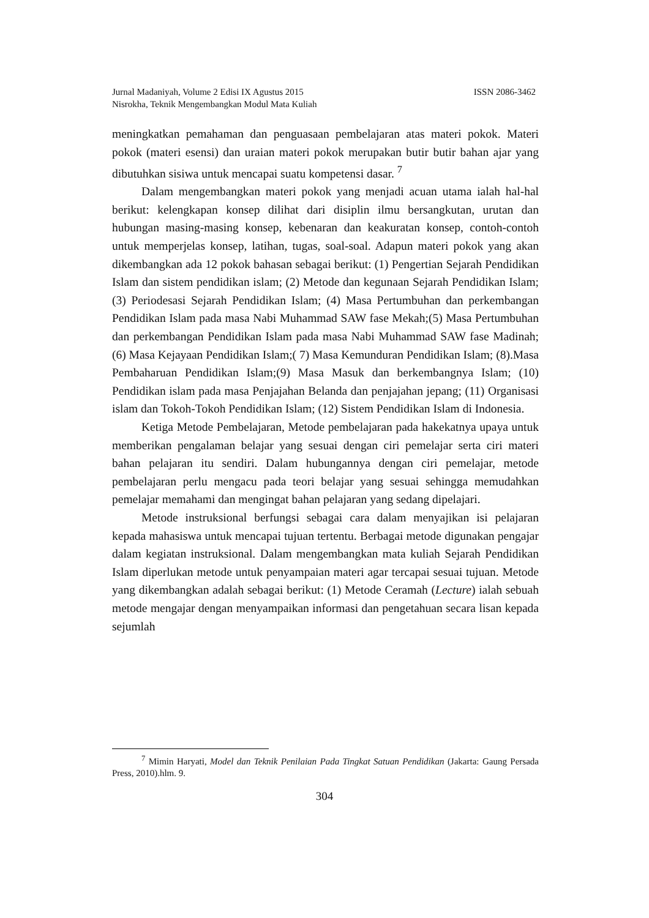Jurnal Madaniyah, Volume 2 Edisi IX Agustus 2015 ISSN 2086-3462
Nisrokha, Teknik Mengembangkan Modul Mata Kuliah
meningkatkan pemahaman dan penguasaan pembelajaran atas materi pokok. Materi pokok (materi esensi) dan uraian materi pokok merupakan butir butir bahan ajar yang dibutuhkan sisiwa untuk mencapai suatu kompetensi dasar. <sup>7</sup>
Dalam mengembangkan materi pokok yang menjadi acuan utama ialah hal-hal berikut: kelengkapan konsep dilihat dari disiplin ilmu bersangkutan, urutan dan hubungan masing-masing konsep, kebenaran dan keakuratan konsep, contoh-contoh untuk memperjelas konsep, latihan, tugas, soal-soal. Adapun materi pokok yang akan dikembangkan ada 12 pokok bahasan sebagai berikut: (1) Pengertian Sejarah Pendidikan Islam dan sistem pendidikan islam; (2) Metode dan kegunaan Sejarah Pendidikan Islam; (3) Periodesasi Sejarah Pendidikan Islam; (4) Masa Pertumbuhan dan perkembangan Pendidikan Islam pada masa Nabi Muhammad SAW fase Mekah;(5) Masa Pertumbuhan dan perkembangan Pendidikan Islam pada masa Nabi Muhammad SAW fase Madinah; (6) Masa Kejayaan Pendidikan Islam;( 7) Masa Kemunduran Pendidikan Islam; (8).Masa Pembaharuan Pendidikan Islam;(9) Masa Masuk dan berkembangnya Islam; (10) Pendidikan islam pada masa Penjajahan Belanda dan penjajahan jepang; (11) Organisasi islam dan Tokoh-Tokoh Pendidikan Islam; (12) Sistem Pendidikan Islam di Indonesia.
Ketiga Metode Pembelajaran, Metode pembelajaran pada hakekatnya upaya untuk memberikan pengalaman belajar yang sesuai dengan ciri pemelajar serta ciri materi bahan pelajaran itu sendiri. Dalam hubungannya dengan ciri pemelajar, metode pembelajaran perlu mengacu pada teori belajar yang sesuai sehingga memudahkan pemelajar memahami dan mengingat bahan pelajaran yang sedang dipelajari.
Metode instruksional berfungsi sebagai cara dalam menyajikan isi pelajaran kepada mahasiswa untuk mencapai tujuan tertentu. Berbagai metode digunakan pengajar dalam kegiatan instruksional. Dalam mengembangkan mata kuliah Sejarah Pendidikan Islam diperlukan metode untuk penyampaian materi agar tercapai sesuai tujuan. Metode yang dikembangkan adalah sebagai berikut: (1) Metode Ceramah (Lecture) ialah sebuah metode mengajar dengan menyampaikan informasi dan pengetahuan secara lisan kepada sejumlah
<sup>7</sup> Mimin Haryati, Model dan Teknik Penilaian Pada Tingkat Satuan Pendidikan (Jakarta: Gaung Persada Press, 2010).hlm. 9.
304